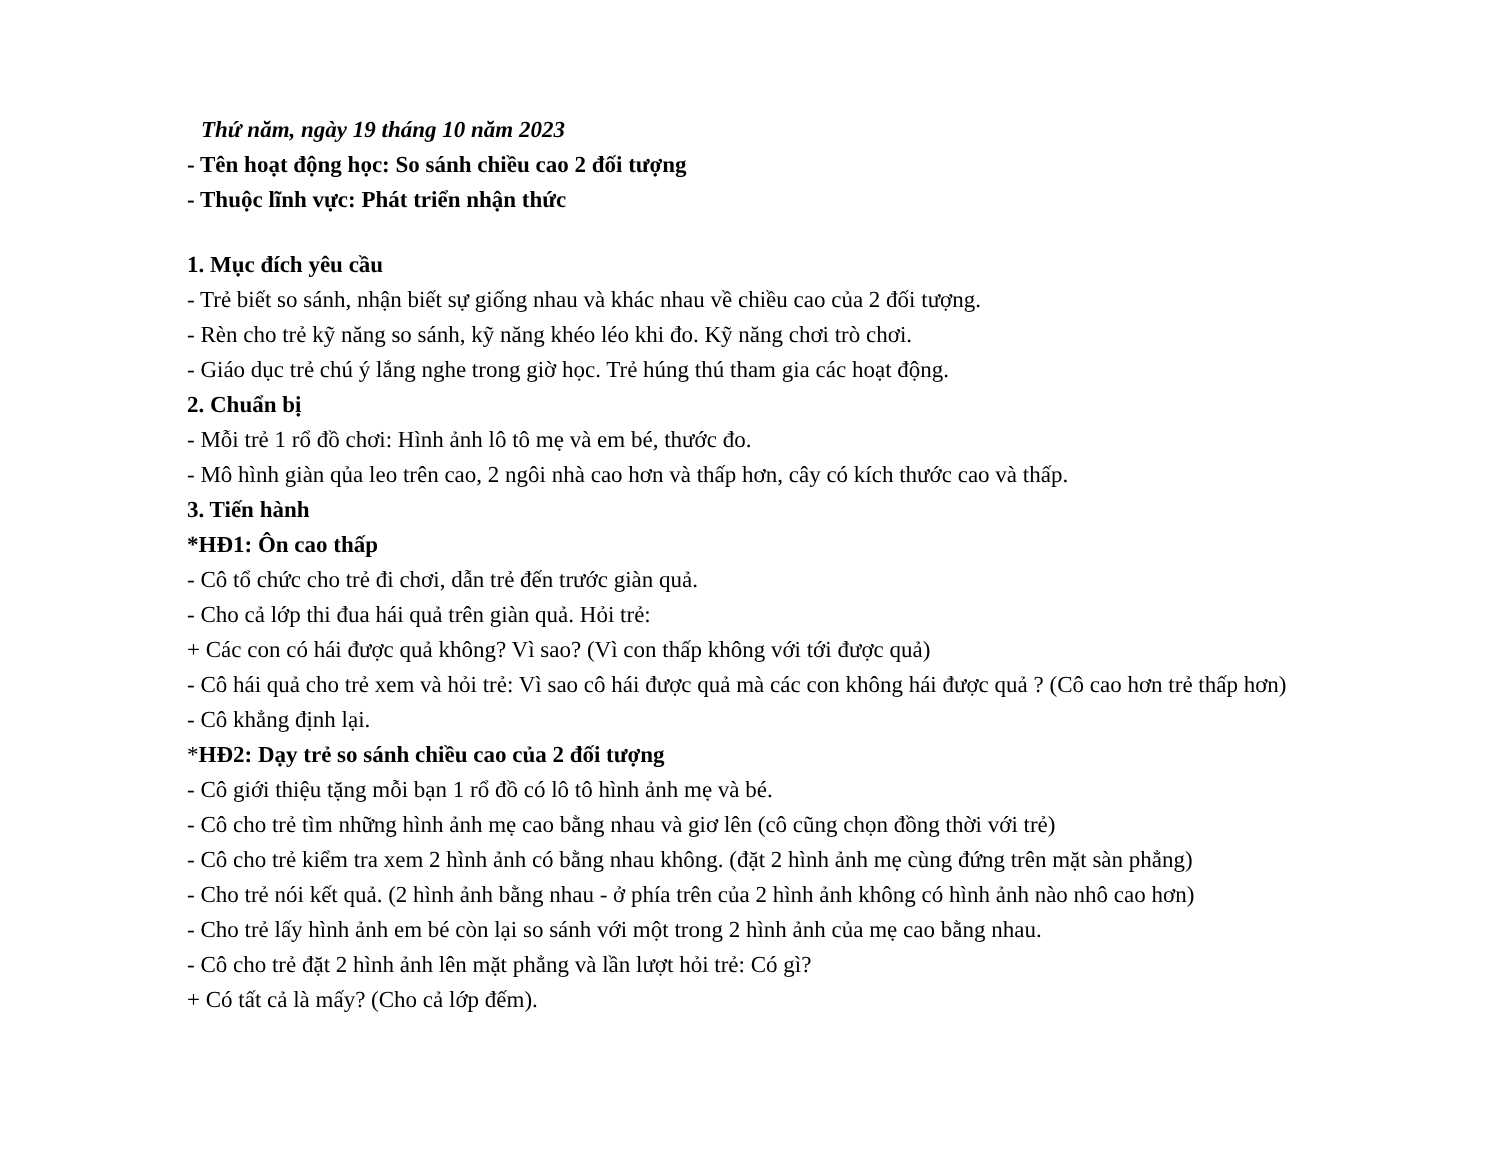Thứ năm, ngày 19 tháng 10 năm 2023
- Tên hoạt động học: So sánh chiều cao 2 đối tượng
- Thuộc lĩnh vực: Phát triển nhận thức
1. Mục đích yêu cầu
- Trẻ biết so sánh, nhận biết sự giống nhau và khác nhau về chiều cao của 2 đối tượng.
- Rèn cho trẻ kỹ năng so sánh, kỹ năng khéo léo khi đo. Kỹ năng chơi trò chơi.
- Giáo dục trẻ chú ý lắng nghe trong giờ học. Trẻ húng thú tham gia các hoạt động.
2. Chuẩn bị
- Mỗi trẻ 1 rổ đồ chơi: Hình ảnh lô tô mẹ và em bé, thước đo.
- Mô hình giàn qủa leo trên cao, 2 ngôi nhà cao hơn và thấp hơn, cây có kích thước cao và thấp.
3. Tiến hành
*HĐ1: Ôn cao thấp
- Cô tổ chức cho trẻ đi chơi, dẫn trẻ đến trước giàn quả.
- Cho cả lớp thi đua hái quả trên giàn quả. Hỏi trẻ:
+ Các con có hái được quả không? Vì sao? (Vì con thấp không với tới được quả)
- Cô hái quả cho trẻ xem và hỏi trẻ: Vì sao cô hái được quả mà các con không hái được quả ? (Cô cao hơn trẻ thấp hơn)
- Cô khẳng định lại.
*HĐ2: Dạy trẻ so sánh chiều cao của 2 đối tượng
- Cô giới thiệu tặng mỗi bạn 1 rổ đồ có lô tô hình ảnh mẹ và bé.
- Cô cho trẻ tìm những hình ảnh mẹ cao bằng nhau và giơ lên (cô cũng chọn đồng thời với trẻ)
- Cô cho trẻ kiểm tra xem 2 hình ảnh có bằng nhau không. (đặt 2 hình ảnh mẹ cùng đứng trên mặt sàn phẳng)
- Cho trẻ nói kết quả. (2 hình ảnh bằng nhau - ở phía trên của 2 hình ảnh không có hình ảnh nào nhô cao hơn)
- Cho trẻ lấy hình ảnh em bé còn lại so sánh với một trong 2 hình ảnh của mẹ cao bằng nhau.
- Cô cho trẻ đặt 2 hình ảnh lên mặt phẳng và lần lượt hỏi trẻ: Có gì?
+ Có tất cả là mấy? (Cho cả lớp đếm).